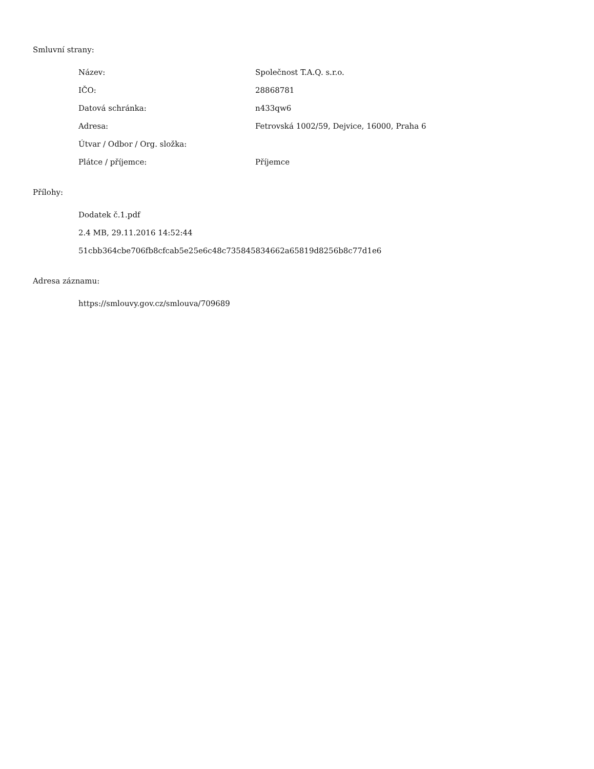Smluvní strany:
| Název: | Společnost T.A.Q. s.r.o. |
| IČO: | 28868781 |
| Datová schránka: | n433qw6 |
| Adresa: | Fetrovská 1002/59, Dejvice, 16000, Praha 6 |
| Útvar / Odbor / Org. složka: | |
| Plátce / příjemce: | Příjemce |
Přílohy:
Dodatek č.1.pdf
2.4 MB, 29.11.2016 14:52:44
51cbb364cbe706fb8cfcab5e25e6c48c735845834662a65819d8256b8c77d1e6
Adresa záznamu:
https://smlouvy.gov.cz/smlouva/709689